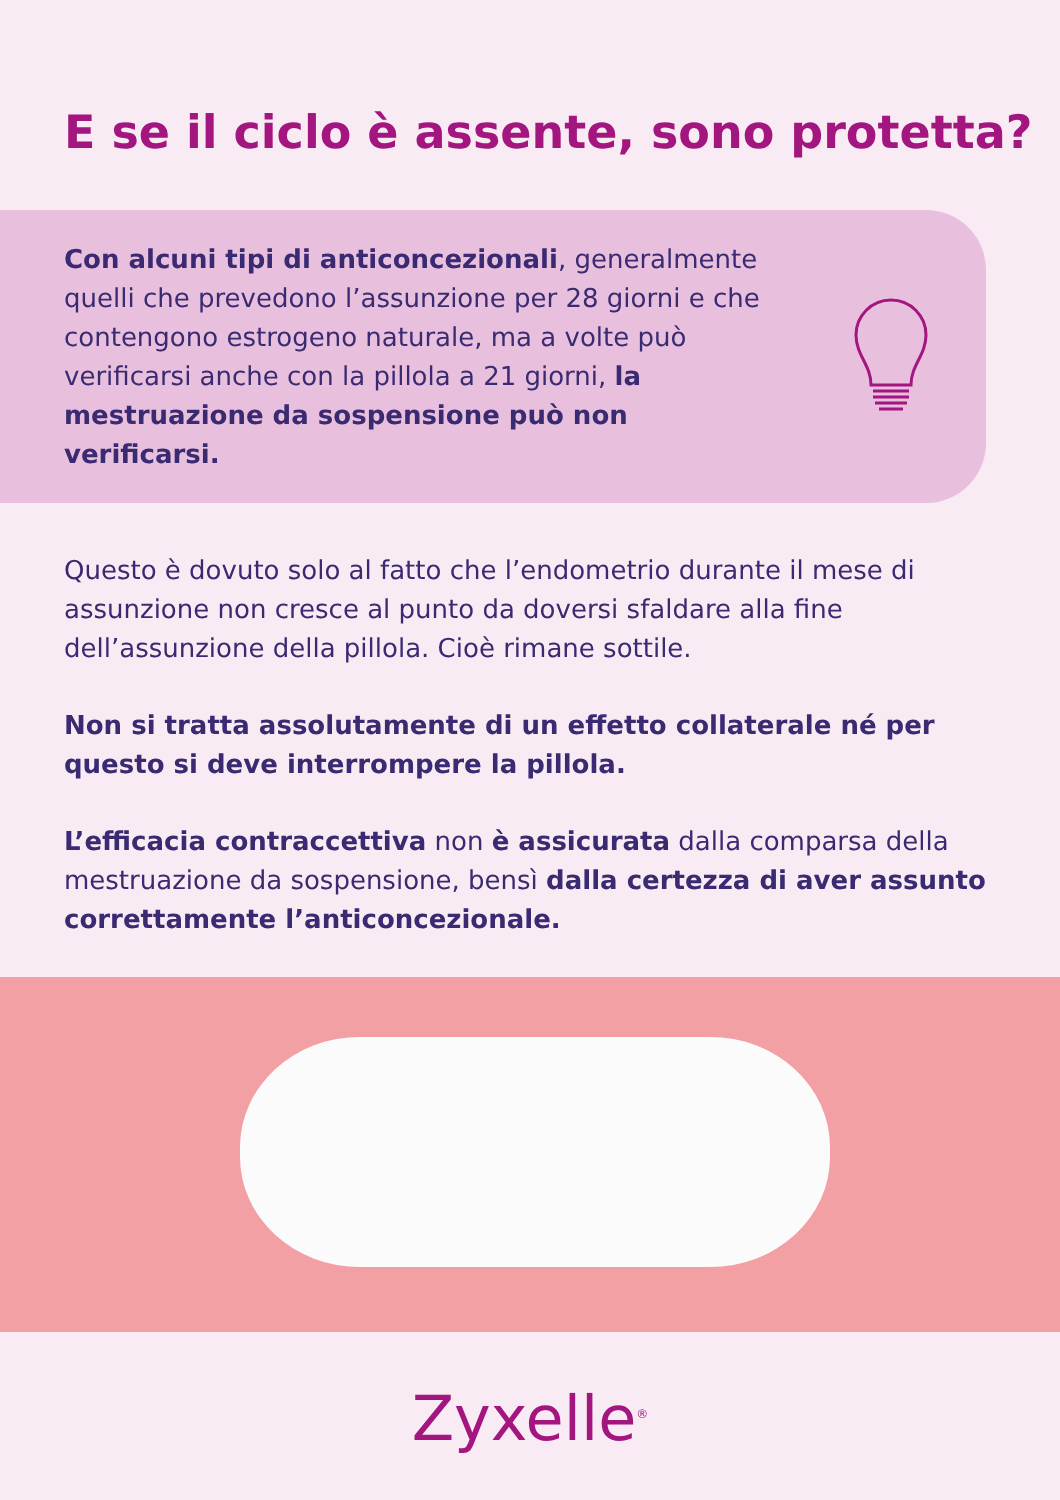E se il ciclo è assente, sono protetta?
Con alcuni tipi di anticoncezionali, generalmente quelli che prevedono l’assunzione per 28 giorni e che contengono estrogeno naturale, ma a volte può verificarsi anche con la pillola a 21 giorni, la mestruazione da sospensione può non verificarsi.
Questo è dovuto solo al fatto che l’endometrio durante il mese di assunzione non cresce al punto da doversi sfaldare alla fine dell’assunzione della pillola. Cioè rimane sottile.
Non si tratta assolutamente di un effetto collaterale né per questo si deve interrompere la pillola.
L’efficacia contraccettiva non è assicurata dalla comparsa della mestruazione da sospensione, bensì dalla certezza di aver assunto correttamente l’anticoncezionale.
Zyxelle<sup>®</sup>